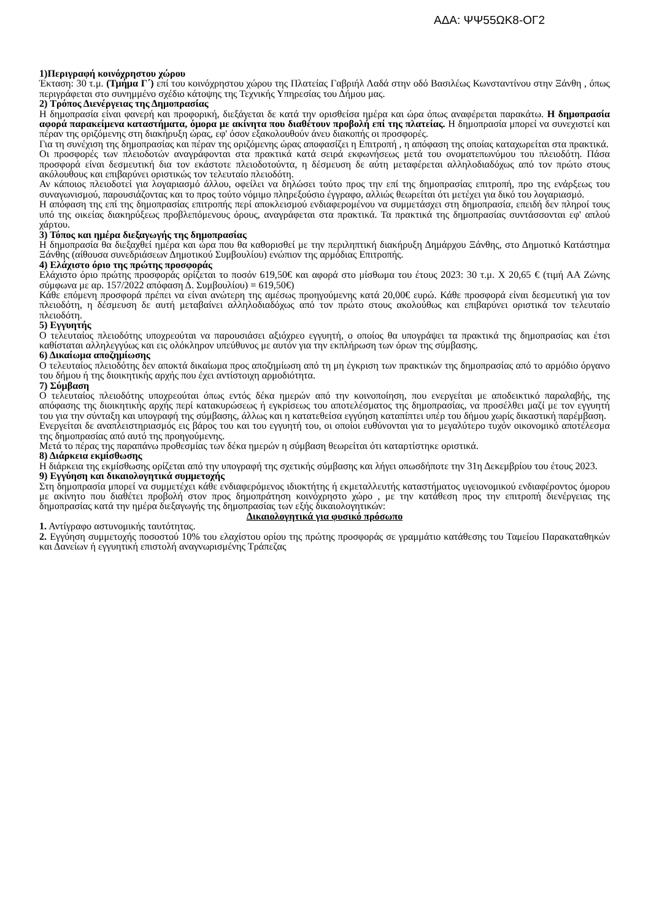ΑΔΑ: ΨΨ55ΩΚ8-ΟΓ2
1)Περιγραφή κοινόχρηστου χώρου
Έκταση: 30 τ.μ. (Τμήμα Γ΄) επί του κοινόχρηστου χώρου της Πλατείας Γαβριήλ Λαδά στην οδό Βασιλέως Κωνσταντίνου στην Ξάνθη , όπως περιγράφεται στο συνημμένο σχέδιο κάτοψης της Τεχνικής Υπηρεσίας του Δήμου μας.
2) Τρόπος Διενέργειας της Δημοπρασίας
Η δημοπρασία είναι φανερή και προφορική, διεξάγεται δε κατά την ορισθείσα ημέρα και ώρα όπως αναφέρεται παρακάτω. Η δημοπρασία αφορά παρακείμενα καταστήματα, όμορα με ακίνητα που διαθέτουν προβολή επί της πλατείας. Η δημοπρασία μπορεί να συνεχιστεί και πέραν της οριζόμενης στη διακήρυξη ώρας, εφ' όσον εξακολουθούν άνευ διακοπής οι προσφορές.
Για τη συνέχιση της δημοπρασίας και πέραν της οριζόμενης ώρας αποφασίζει η Επιτροπή , η απόφαση της οποίας καταχωρείται στα πρακτικά.
Οι προσφορές των πλειοδοτών αναγράφονται στα πρακτικά κατά σειρά εκφωνήσεως μετά του ονοματεπωνύμου του πλειοδότη. Πάσα προσφορά είναι δεσμευτική δια τον εκάστοτε πλειοδοτούντα, η δέσμευση δε αύτη μεταφέρεται αλληλοδιαδόχως από τον πρώτο στους ακόλουθους και επιβαρύνει οριστικώς τον τελευταίο πλειοδότη.
Αν κάποιος πλειοδοτεί για λογαριασμό άλλου, οφείλει να δηλώσει τούτο προς την επί της δημοπρασίας επιτροπή, προ της ενάρξεως του συναγωνισμού, παρουσιάζοντας και το προς τούτο νόμιμο πληρεξούσιο έγγραφο, αλλιώς θεωρείται ότι μετέχει για δικό του λογαριασμό.
Η απόφαση της επί της δημοπρασίας επιτροπής περί αποκλεισμού ενδιαφερομένου να συμμετάσχει στη δημοπρασία, επειδή δεν πληροί τους υπό της οικείας διακηρύξεως προβλεπόμενους όρους, αναγράφεται στα πρακτικά. Τα πρακτικά της δημοπρασίας συντάσσονται εφ' απλού χάρτου.
3) Τόπος και ημέρα διεξαγωγής της δημοπρασίας
Η δημοπρασία θα διεξαχθεί ημέρα και ώρα που θα καθορισθεί με την περιληπτική διακήρυξη Δημάρχου Ξάνθης, στο Δημοτικό Κατάστημα Ξάνθης (αίθουσα συνεδριάσεων Δημοτικού Συμβουλίου) ενώπιον της αρμόδιας Επιτροπής.
4) Ελάχιστο όριο της πρώτης προσφοράς
Ελάχιστο όριο πρώτης προσφοράς ορίζεται το ποσόν 619,50€ και αφορά στο μίσθωμα του έτους 2023: 30 τ.μ. Χ 20,65 € (τιμή ΑΑ Ζώνης σύμφωνα με αρ. 157/2022 απόφαση Δ. Συμβουλίου) = 619,50€)
Κάθε επόμενη προσφορά πρέπει να είναι ανώτερη της αμέσως προηγούμενης κατά 20,00€ ευρώ. Κάθε προσφορά είναι δεσμευτική για τον πλειοδότη, η δέσμευση δε αυτή μεταβαίνει αλληλοδιαδόχως από τον πρώτο στους ακολούθως και επιβαρύνει οριστικά τον τελευταίο πλειοδότη.
5) Εγγυητής
Ο τελευταίος πλειοδότης υποχρεούται να παρουσιάσει αξιόχρεο εγγυητή, ο οποίος θα υπογράψει τα πρακτικά της δημοπρασίας και έτσι καθίσταται αλληλεγγύως και εις ολόκληρον υπεύθυνος με αυτόν για την εκπλήρωση των όρων της σύμβασης.
6) Δικαίωμα αποζημίωσης
Ο τελευταίος πλειοδότης δεν αποκτά δικαίωμα προς αποζημίωση από τη μη έγκριση των πρακτικών της δημοπρασίας από το αρμόδιο όργανο του δήμου ή της διοικητικής αρχής που έχει αντίστοιχη αρμοδιότητα.
7) Σύμβαση
Ο τελευταίος πλειοδότης υποχρεούται όπως εντός δέκα ημερών από την κοινοποίηση, που ενεργείται με αποδεικτικό παραλαβής, της απόφασης της διοικητικής αρχής περί κατακυρώσεως ή εγκρίσεως του αποτελέσματος της δημοπρασίας, να προσέλθει μαζί με τον εγγυητή του για την σύνταξη και υπογραφή της σύμβασης, άλλως και η κατατεθείσα εγγύηση καταπίπτει υπέρ του δήμου χωρίς δικαστική παρέμβαση.
Ενεργείται δε αναπλειστηριασμός εις βάρος του και του εγγυητή του, οι οποίοι ευθύνονται για το μεγαλύτερο τυχόν οικονομικό αποτέλεσμα της δημοπρασίας από αυτό της προηγούμενης.
Μετά το πέρας της παραπάνω προθεσμίας των δέκα ημερών η σύμβαση θεωρείται ότι καταρτίστηκε οριστικά.
8) Διάρκεια εκμίσθωσης
Η διάρκεια της εκμίσθωσης ορίζεται από την υπογραφή της σχετικής σύμβασης και λήγει οπωσδήποτε την 31η Δεκεμβρίου του έτους 2023.
9) Εγγύηση και δικαιολογητικά συμμετοχής
Στη δημοπρασία μπορεί να συμμετέχει κάθε ενδιαφερόμενος ιδιοκτήτης ή εκμεταλλευτής καταστήματος υγειονομικού ενδιαφέροντος όμορου με ακίνητο που διαθέτει προβολή στον προς δημοπράτηση κοινόχρηστο χώρο , με την κατάθεση προς την επιτροπή διενέργειας της δημοπρασίας κατά την ημέρα διεξαγωγής της δημοπρασίας των εξής δικαιολογητικών:
Δικαιολογητικά για φυσικό πρόσωπο
1. Αντίγραφο αστυνομικής ταυτότητας.
2. Εγγύηση συμμετοχής ποσοστού 10% του ελαχίστου ορίου της πρώτης προσφοράς σε γραμμάτιο κατάθεσης του Ταμείου Παρακαταθηκών και Δανείων ή εγγυητική επιστολή αναγνωρισμένης Τράπεζας